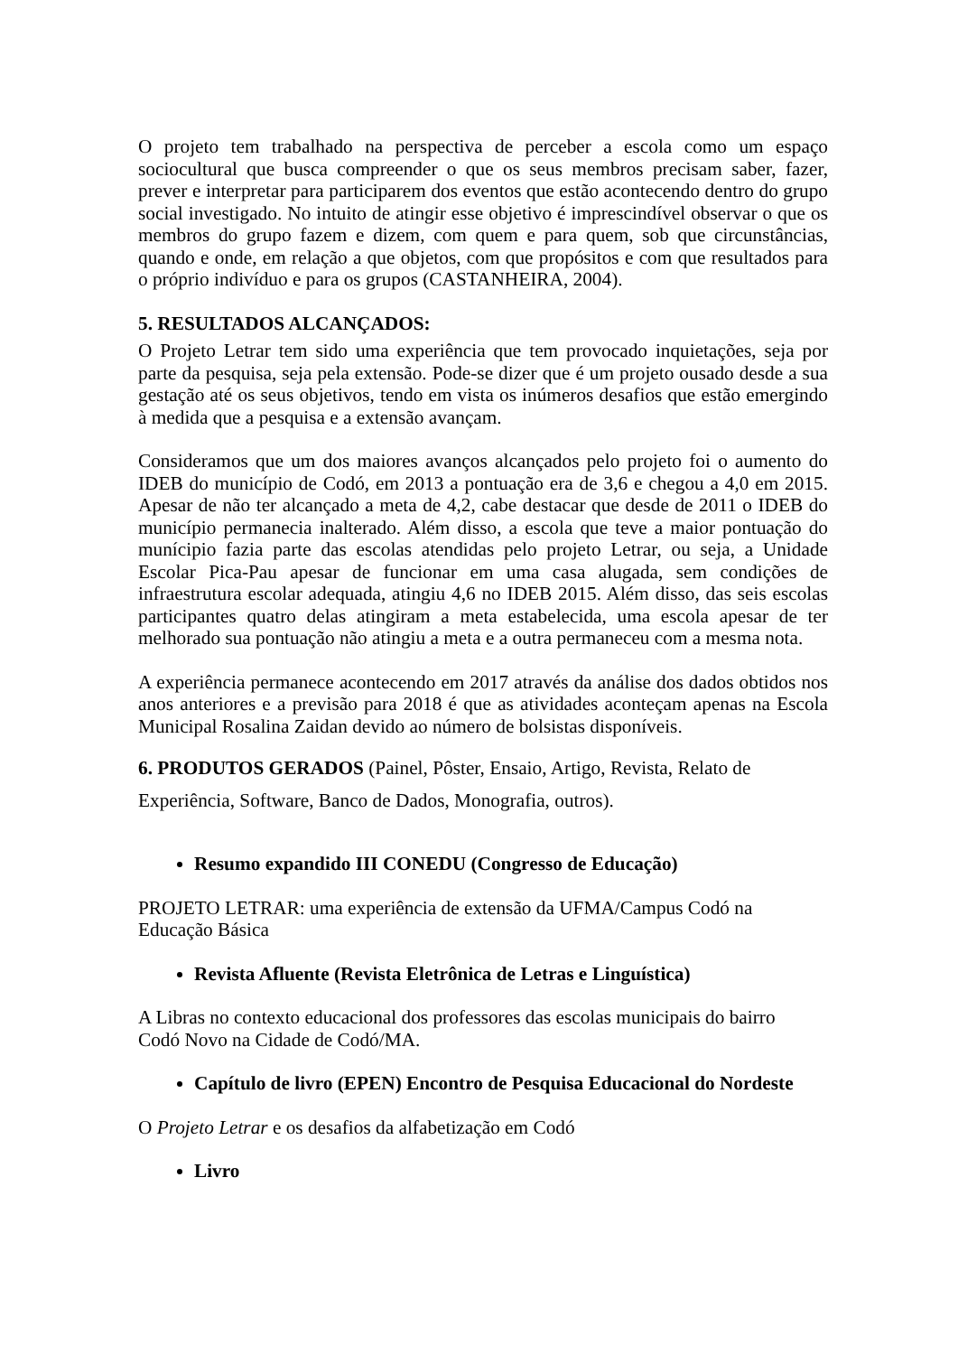O projeto tem trabalhado na perspectiva de perceber a escola como um espaço sociocultural que busca compreender o que os seus membros precisam saber, fazer, prever e interpretar para participarem dos eventos que estão acontecendo dentro do grupo social investigado. No intuito de atingir esse objetivo é imprescindível observar o que os membros do grupo fazem e dizem, com quem e para quem, sob que circunstâncias, quando e onde, em relação a que objetos, com que propósitos e com que resultados para o próprio indivíduo e para os grupos (CASTANHEIRA, 2004).
5. RESULTADOS ALCANÇADOS:
O Projeto Letrar tem sido uma experiência que tem provocado inquietações, seja por parte da pesquisa, seja pela extensão. Pode-se dizer que é um projeto ousado desde a sua gestação até os seus objetivos, tendo em vista os inúmeros desafios que estão emergindo à medida que a pesquisa e a extensão avançam.
Consideramos que um dos maiores avanços alcançados pelo projeto foi o aumento do IDEB do município de Codó, em 2013 a pontuação era de 3,6 e chegou a 4,0 em 2015. Apesar de não ter alcançado a meta de 4,2, cabe destacar que desde de 2011 o IDEB do município permanecia inalterado. Além disso, a escola que teve a maior pontuação do munícipio fazia parte das escolas atendidas pelo projeto Letrar, ou seja, a Unidade Escolar Pica-Pau apesar de funcionar em uma casa alugada, sem condições de infraestrutura escolar adequada, atingiu 4,6 no IDEB 2015. Além disso, das seis escolas participantes quatro delas atingiram a meta estabelecida, uma escola apesar de ter melhorado sua pontuação não atingiu a meta e a outra permaneceu com a mesma nota.
A experiência permanece acontecendo em 2017 através da análise dos dados obtidos nos anos anteriores e a previsão para 2018 é que as atividades aconteçam apenas na Escola Municipal Rosalina Zaidan devido ao número de bolsistas disponíveis.
6. PRODUTOS GERADOS (Painel, Pôster, Ensaio, Artigo, Revista, Relato de
Experiência, Software, Banco de Dados, Monografia, outros).
Resumo expandido III CONEDU (Congresso de Educação)
PROJETO LETRAR: uma experiência de extensão da UFMA/Campus Codó na
Educação Básica
Revista Afluente (Revista Eletrônica de Letras e Linguística)
A Libras no contexto educacional dos professores das escolas municipais do bairro
Codó Novo na Cidade de Codó/MA.
Capítulo de livro (EPEN) Encontro de Pesquisa Educacional do Nordeste
O Projeto Letrar e os desafios da alfabetização em Codó
Livro